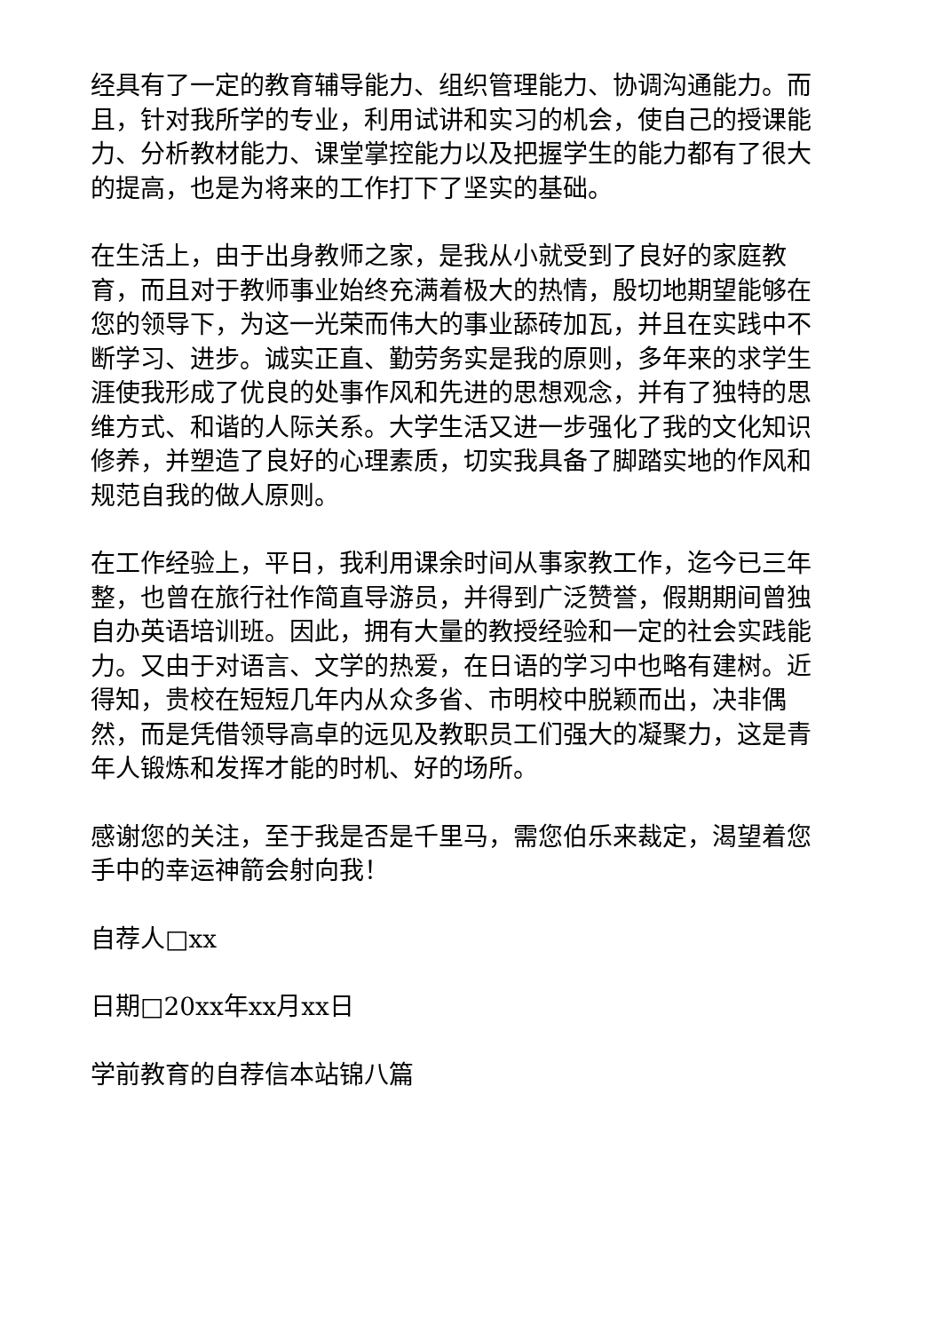经具有了一定的教育辅导能力、组织管理能力、协调沟通能力。而且，针对我所学的专业，利用试讲和实习的机会，使自己的授课能力、分析教材能力、课堂掌控能力以及把握学生的能力都有了很大的提高，也是为将来的工作打下了坚实的基础。
在生活上，由于出身教师之家，是我从小就受到了良好的家庭教育，而且对于教师事业始终充满着极大的热情，殷切地期望能够在您的领导下，为这一光荣而伟大的事业舔砖加瓦，并且在实践中不断学习、进步。诚实正直、勤劳务实是我的原则，多年来的求学生涯使我形成了优良的处事作风和先进的思想观念，并有了独特的思维方式、和谐的人际关系。大学生活又进一步强化了我的文化知识修养，并塑造了良好的心理素质，切实我具备了脚踏实地的作风和规范自我的做人原则。
在工作经验上，平日，我利用课余时间从事家教工作，迄今已三年整，也曾在旅行社作简直导游员，并得到广泛赞誉，假期期间曾独自办英语培训班。因此，拥有大量的教授经验和一定的社会实践能力。又由于对语言、文学的热爱，在日语的学习中也略有建树。近得知，贵校在短短几年内从众多省、市明校中脱颖而出，决非偶然，而是凭借领导高卓的远见及教职员工们强大的凝聚力，这是青年人锻炼和发挥才能的时机、好的场所。
感谢您的关注，至于我是否是千里马，需您伯乐来裁定，渴望着您手中的幸运神箭会射向我！
自荐人□xx
日期□20xx年xx月xx日
学前教育的自荐信本站锦八篇